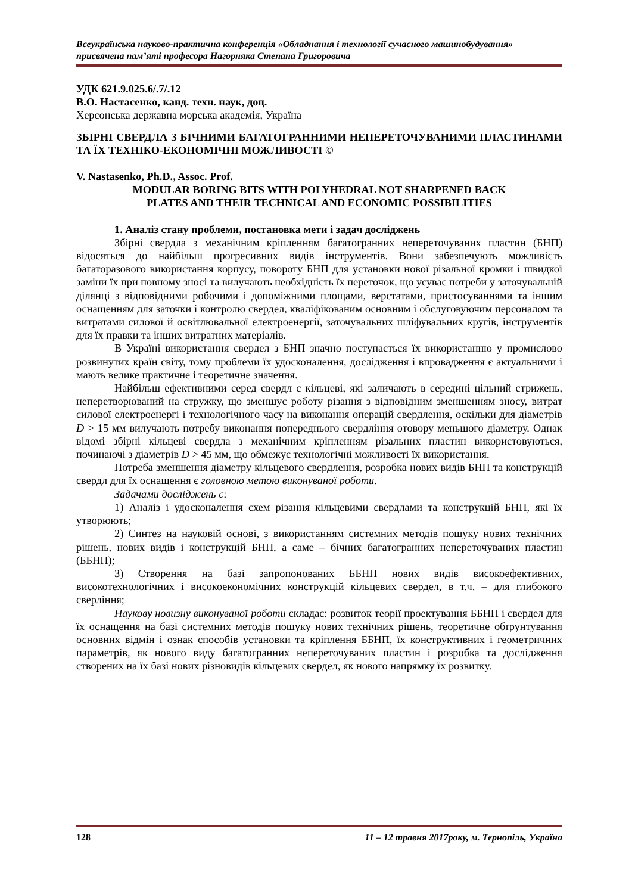Всеукраїнська науково-практична конференція «Обладнання і технології сучасного машинобудування»
присвячена пам’яті професора Нагорняка Степана Григоровича
УДК 621.9.025.6/.7/.12
В.О. Настасенко, канд. техн. наук, доц.
Херсонська державна морська академія, Україна
ЗБІРНІ СВЕРДЛА З БІЧНИМИ БАГАТОГРАННИМИ НЕПЕРЕТОЧУВАНИМИ ПЛАСТИНАМИ ТА ЇХ ТЕХНІКО-ЕКОНОМІЧНІ МОЖЛИВОСТІ ©
V. Nastasenko, Ph.D., Assoc. Prof.
MODULAR BORING BITS WITH POLYHEDRAL NOT SHARPENED BACK
PLATES AND THEIR TECHNICAL AND ECONOMIC POSSIBILITIES
1. Аналіз стану проблеми, постановка мети і задач досліджень
Збірні свердла з механічним кріпленням багатогранних неперeточуваних пластин (БНП) відосяться до найбільш прогресивних видів інструментів. Вони забезпечують можливість багаторазового використання корпусу, повороту БНП для установки нової різальної кромки і швидкої заміни їх при повному зносі та вилучають необхідність їх переточок, що усуває потреби у заточувальній ділянці з відповідними робочими і допоміжними площами, верстатами, пристосуваннями та іншим оснащенням для заточки і контролю свердел, кваліфікованим основним і обслуговуючим персоналом та витратами силової й освітлювальної електроенергії, заточувальних шліфувальних кругів, інструментів для їх правки та інших витратних матеріалів.
В Україні використання свердел з БНП значно поступається їх використанню у промислово розвинутих країн світу, тому проблеми їх удосконалення, дослідження і впровадження є актуальними і мають велике практичне і теоретичне значення.
Найбільш ефективними серед свердл є кільцеві, які заличають в середині цільний стрижень, неперетворюваний на стружку, що зменшує роботу різання з відповідним зменшенням зносу, витрат силової електроенергі і технологічного часу на виконання операцій свердлення, оскільки для діаметрів D > 15 мм вилучають потребу виконання попереднього свердління отовору меньшого діаметру. Однак відомі збірні кільцеві свердла з механічним кріпленням різальних пластин використовуються, починаючі з діаметрів D > 45 мм, що обмежує технологічні можливості їх використання.
Потреба зменшення діаметру кільцевого свердлення, розробка нових видів БНП та конструкцій свердл для їх оснащення є головною метою виконуваної роботи.
Задачами досліджень є:
1) Аналіз і удосконалення схем різання кільцевими свердлами та конструкцій БНП, які їх утворюють;
2) Синтез на науковій основі, з використанням системних методів пошуку нових технічних рішень, нових видів і конструкцій БНП, а саме – бічних багатогранних неперeточуваних пластин (ББНП);
3) Створення на базі запропонованих ББНП нових видів високоефективних, високотехнологічних і високоекономічних конструкцій кільцевих свердел, в т.ч. – для глибокого сверління;
Наукову новизну виконуваної роботи складає: розвиток теорії проектування ББНП і свердел для їх оснащення на базі системних методів пошуку нових технічних рішень, теоретичне обґрунтування основних відмін і ознак способів установки та кріплення ББНП, їх конструктивних і геометричних параметрів, як нового виду багатогранних неперeточуваних пластин і розробка та дослідження створених на їх базі нових різновидів кільцевих свердел, як нового напрямку їх розвитку.
128 11 – 12 травня 2017року, м. Тернопіль, Україна